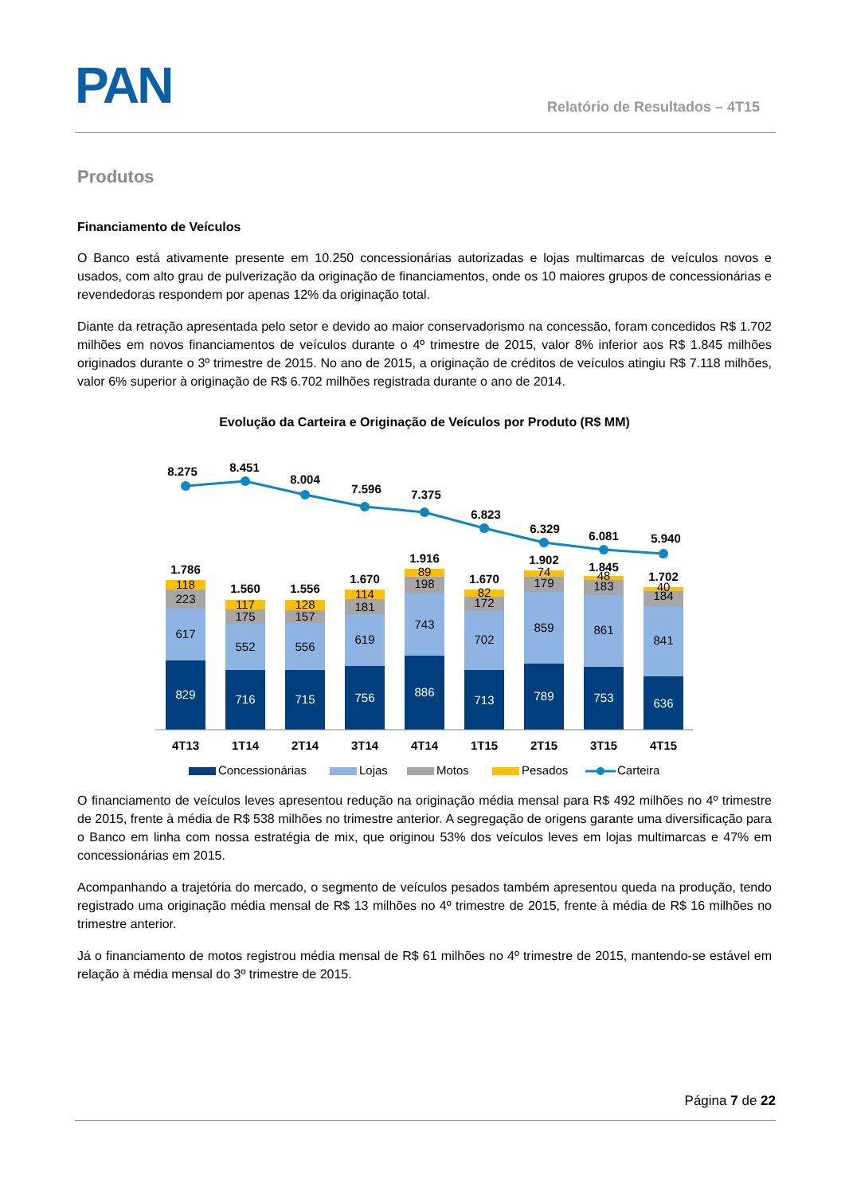PAN
Relatório de Resultados – 4T15
Produtos
Financiamento de Veículos
O Banco está ativamente presente em 10.250 concessionárias autorizadas e lojas multimarcas de veículos novos e usados, com alto grau de pulverização da originação de financiamentos, onde os 10 maiores grupos de concessionárias e revendedoras respondem por apenas 12% da originação total.
Diante da retração apresentada pelo setor e devido ao maior conservadorismo na concessão, foram concedidos R$ 1.702 milhões em novos financiamentos de veículos durante o 4º trimestre de 2015, valor 8% inferior aos R$ 1.845 milhões originados durante o 3º trimestre de 2015. No ano de 2015, a originação de créditos de veículos atingiu R$ 7.118 milhões, valor 6% superior à originação de R$ 6.702 milhões registrada durante o ano de 2014.
Evolução da Carteira e Originação de Veículos por Produto (R$ MM)
8.275
8.451
8.004
7.596
7.375
6.823
6.329
6.081
5.940
1.786
1.560
1.556
1.670
1.916
1.670
1.902
1.845
1.702
118
223
617
829
117
175
552
716
128
157
556
715
114
181
619
756
89
198
743
886
82
172
702
713
74
179
859
789
48
183
861
753
40
184
841
636
4T13
1T14
2T14
3T14
4T14
1T15
2T15
3T15
4T15
Concessionárias
Lojas
Motos
Pesados
Carteira
O financiamento de veículos leves apresentou redução na originação média mensal para R$ 492 milhões no 4º trimestre de 2015, frente à média de R$ 538 milhões no trimestre anterior. A segregação de origens garante uma diversificação para o Banco em linha com nossa estratégia de mix, que originou 53% dos veículos leves em lojas multimarcas e 47% em concessionárias em 2015.
Acompanhando a trajetória do mercado, o segmento de veículos pesados também apresentou queda na produção, tendo registrado uma originação média mensal de R$ 13 milhões no 4º trimestre de 2015, frente à média de R$ 16 milhões no trimestre anterior.
Já o financiamento de motos registrou média mensal de R$ 61 milhões no 4º trimestre de 2015, mantendo-se estável em relação à média mensal do 3º trimestre de 2015.
Página 7 de 22